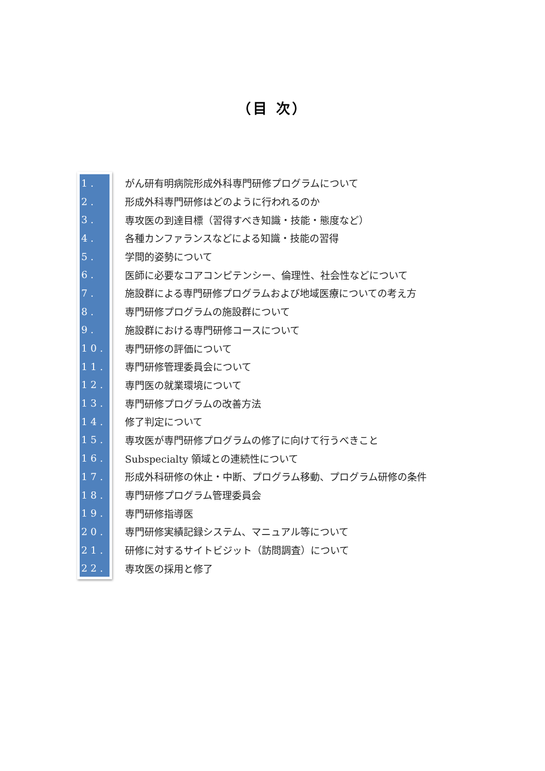（目 次）
1. がん研有明病院形成外科専門研修プログラムについて
2. 形成外科専門研修はどのように行われるのか
3. 専攻医の到達目標（習得すべき知識・技能・態度など）
4. 各種カンファランスなどによる知識・技能の習得
5. 学問的姿勢について
6. 医師に必要なコアコンピテンシー、倫理性、社会性などについて
7. 施設群による専門研修プログラムおよび地域医療についての考え方
8. 専門研修プログラムの施設群について
9. 施設群における専門研修コースについて
10. 専門研修の評価について
11. 専門研修管理委員会について
12. 専門医の就業環境について
13. 専門研修プログラムの改善方法
14. 修了判定について
15. 専攻医が専門研修プログラムの修了に向けて行うべきこと
16. Subspecialty 領域との連続性について
17. 形成外科研修の休止・中断、プログラム移動、プログラム研修の条件
18. 専門研修プログラム管理委員会
19. 専門研修指導医
20. 専門研修実績記録システム、マニュアル等について
21. 研修に対するサイトビジット（訪問調査）について
22. 専攻医の採用と修了